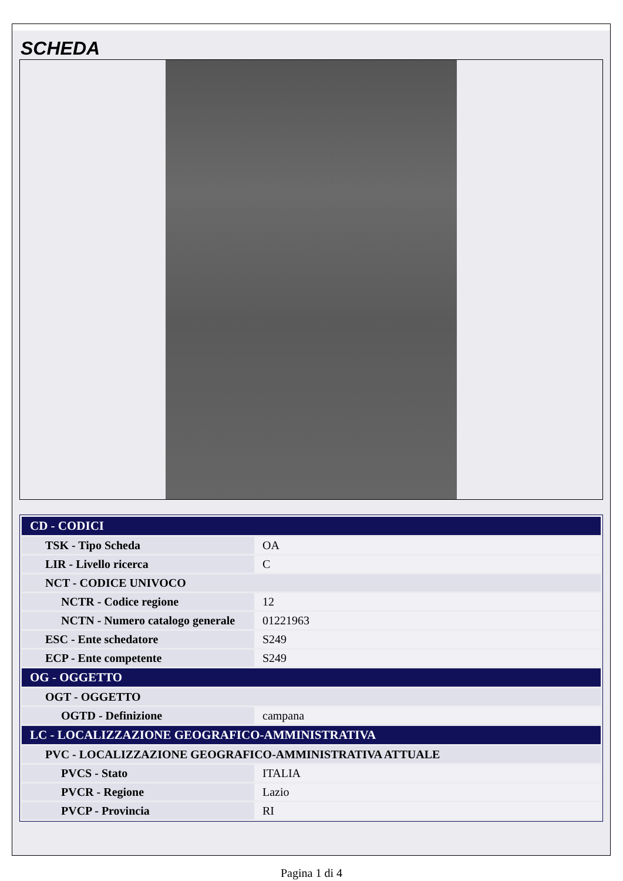SCHEDA
| CD - CODICI | |
| TSK - Tipo Scheda | OA |
| LIR - Livello ricerca | C |
| NCT - CODICE UNIVOCO | |
| NCTR - Codice regione | 12 |
| NCTN - Numero catalogo generale | 01221963 |
| ESC - Ente schedatore | S249 |
| ECP - Ente competente | S249 |
| OG - OGGETTO | |
| OGT - OGGETTO | |
| OGTD - Definizione | campana |
| LC - LOCALIZZAZIONE GEOGRAFICO-AMMINISTRATIVA | |
| PVC - LOCALIZZAZIONE GEOGRAFICO-AMMINISTRATIVA ATTUALE | |
| PVCS - Stato | ITALIA |
| PVCR - Regione | Lazio |
| PVCP - Provincia | RI |
Pagina 1 di 4